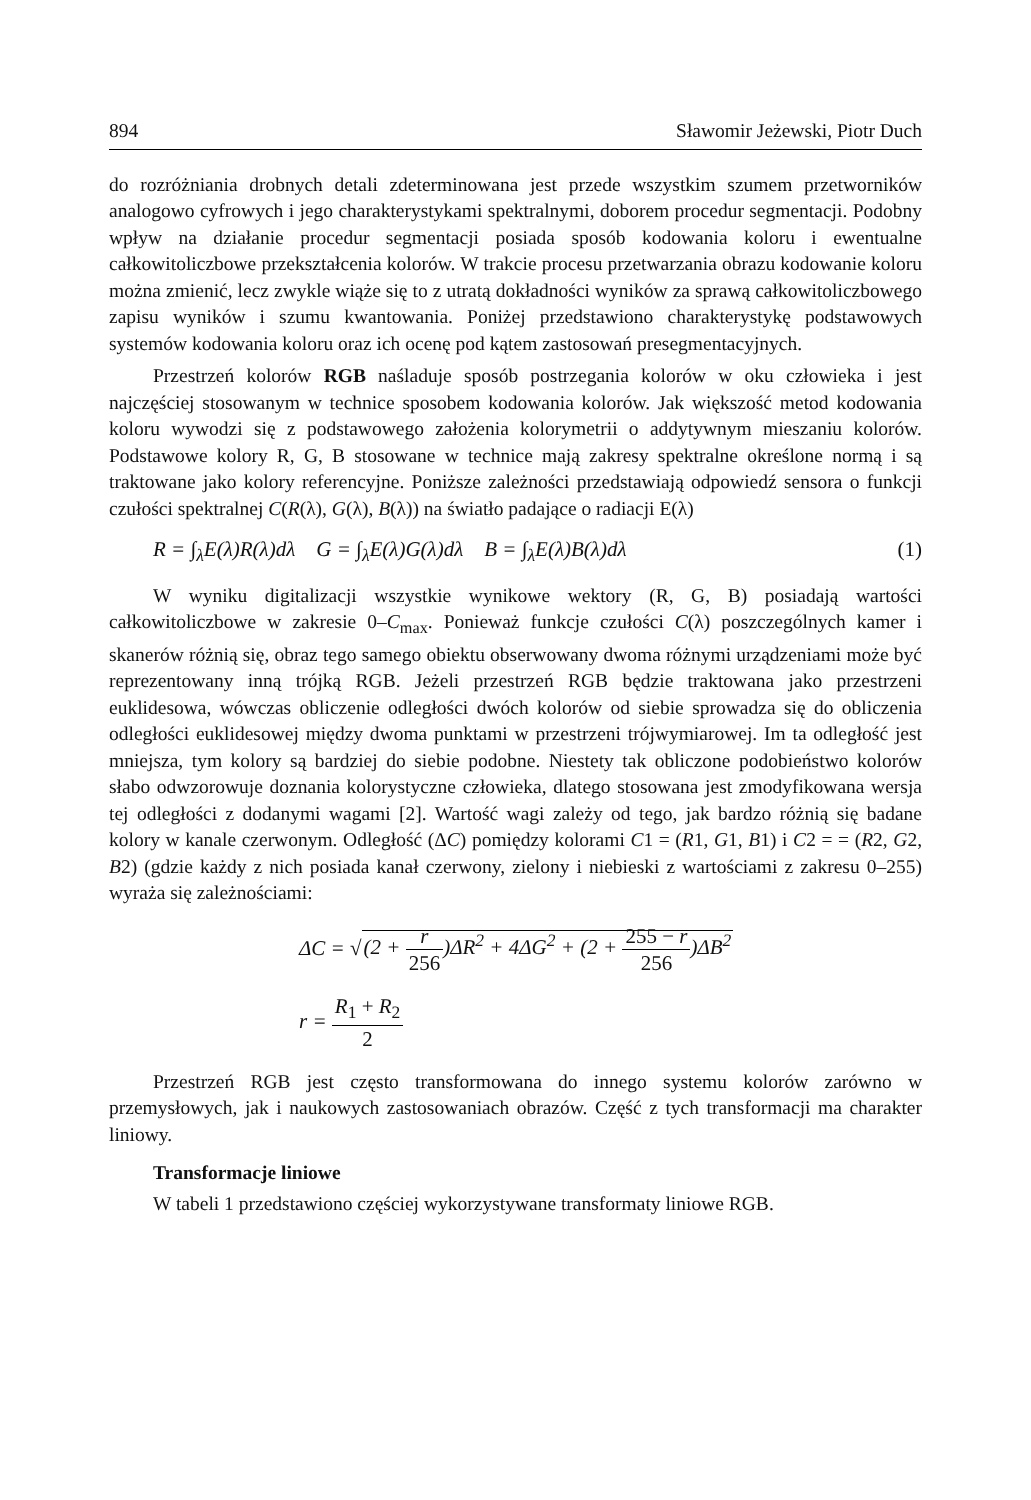894 Sławomir Jeżewski, Piotr Duch
do rozróżniania drobnych detali zdeterminowana jest przede wszystkim szumem przetworników analogowo cyfrowych i jego charakterystykami spektralnymi, doborem procedur segmentacji. Podobny wpływ na działanie procedur segmentacji posiada sposób kodowania koloru i ewentualne całkowitoliczbowe przekształcenia kolorów. W trakcie procesu przetwarzania obrazu kodowanie koloru można zmienić, lecz zwykle wiąże się to z utratą dokładności wyników za sprawą całkowitoliczbowego zapisu wyników i szumu kwantowania. Poniżej przedstawiono charakterystykę podstawowych systemów kodowania koloru oraz ich ocenę pod kątem zastosowań presegmentacyjnych.
Przestrzeń kolorów RGB naśladuje sposób postrzegania kolorów w oku człowieka i jest najczęściej stosowanym w technice sposobem kodowania kolorów. Jak większość metod kodowania koloru wywodzi się z podstawowego założenia kolorymetrii o addytywnym mieszaniu kolorów. Podstawowe kolory R, G, B stosowane w technice mają zakresy spektralne określone normą i są traktowane jako kolory referencyjne. Poniższe zależności przedstawiają odpowiedź sensora o funkcji czułości spektralnej C(R(λ), G(λ), B(λ)) na światło padające o radiacji E(λ)
R = ∫<sub>λ</sub>E(λ)R(λ)dλ G = ∫<sub>λ</sub>E(λ)G(λ)dλ B = ∫<sub>λ</sub>E(λ)B(λ)dλ (1)
W wyniku digitalizacji wszystkie wynikowe wektory (R, G, B) posiadają wartości całkowitoliczbowe w zakresie 0–C<sub>max</sub>. Ponieważ funkcje czułości C(λ) poszczególnych kamer i skanerów różnią się, obraz tego samego obiektu obserwowany dwoma różnymi urządzeniami może być reprezentowany inną trójką RGB. Jeżeli przestrzeń RGB będzie traktowana jako przestrzeni euklidesowa, wówczas obliczenie odległości dwóch kolorów od siebie sprowadza się do obliczenia odległości euklidesowej między dwoma punktami w przestrzeni trójwymiarowej. Im ta odległość jest mniejsza, tym kolory są bardziej do siebie podobne. Niestety tak obliczone podobieństwo kolorów słabo odwzorowuje doznania kolorystyczne człowieka, dlatego stosowana jest zmodyfikowana wersja tej odległości z dodanymi wagami [2]. Wartość wagi zależy od tego, jak bardzo różnią się badane kolory w kanale czerwonym. Odległość (ΔC) pomiędzy kolorami C1 = (R1, G1, B1) i C2 = = (R2, G2, B2) (gdzie każdy z nich posiada kanał czerwony, zielony i niebieski z wartościami z zakresu 0–255) wyraża się zależnościami:
ΔC = √(2 + r 256)ΔR<sup>2</sup> + 4ΔG<sup>2</sup> + (2 + 255 − r 256)ΔB<sup>2</sup>
r = R<sub>1</sub> + R<sub>2</sub> 2
Przestrzeń RGB jest często transformowana do innego systemu kolorów zarówno w przemysłowych, jak i naukowych zastosowaniach obrazów. Część z tych transformacji ma charakter liniowy.
Transformacje liniowe
W tabeli 1 przedstawiono częściej wykorzystywane transformaty liniowe RGB.